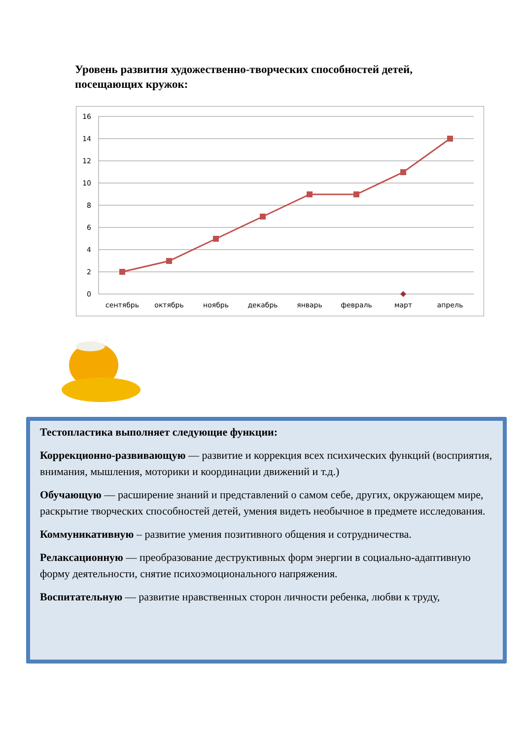Уровень развития художественно-творческих способностей детей, посещающих кружок:
16
14
12
10
8
6
4
2
0
сентябрь
октябрь
ноябрь
декабрь
январь
февраль
март
апрель
Тестопластика выполняет следующие функции:
Коррекционно-развивающую — развитие и коррекция всех психических функций (восприятия, внимания, мышления, моторики и координации движений и т.д.)
Обучающую — расширение знаний и представлений о самом себе, других, окружающем мире, раскрытие творческих способностей детей, умения видеть необычное в предмете исследования.
Коммуникативную – развитие умения позитивного общения и сотрудничества.
Релаксационную — преобразование деструктивных форм энергии в социально-адаптивную форму деятельности, снятие психоэмоционального напряжения.
Воспитательную — развитие нравственных сторон личности ребенка, любви к труду,